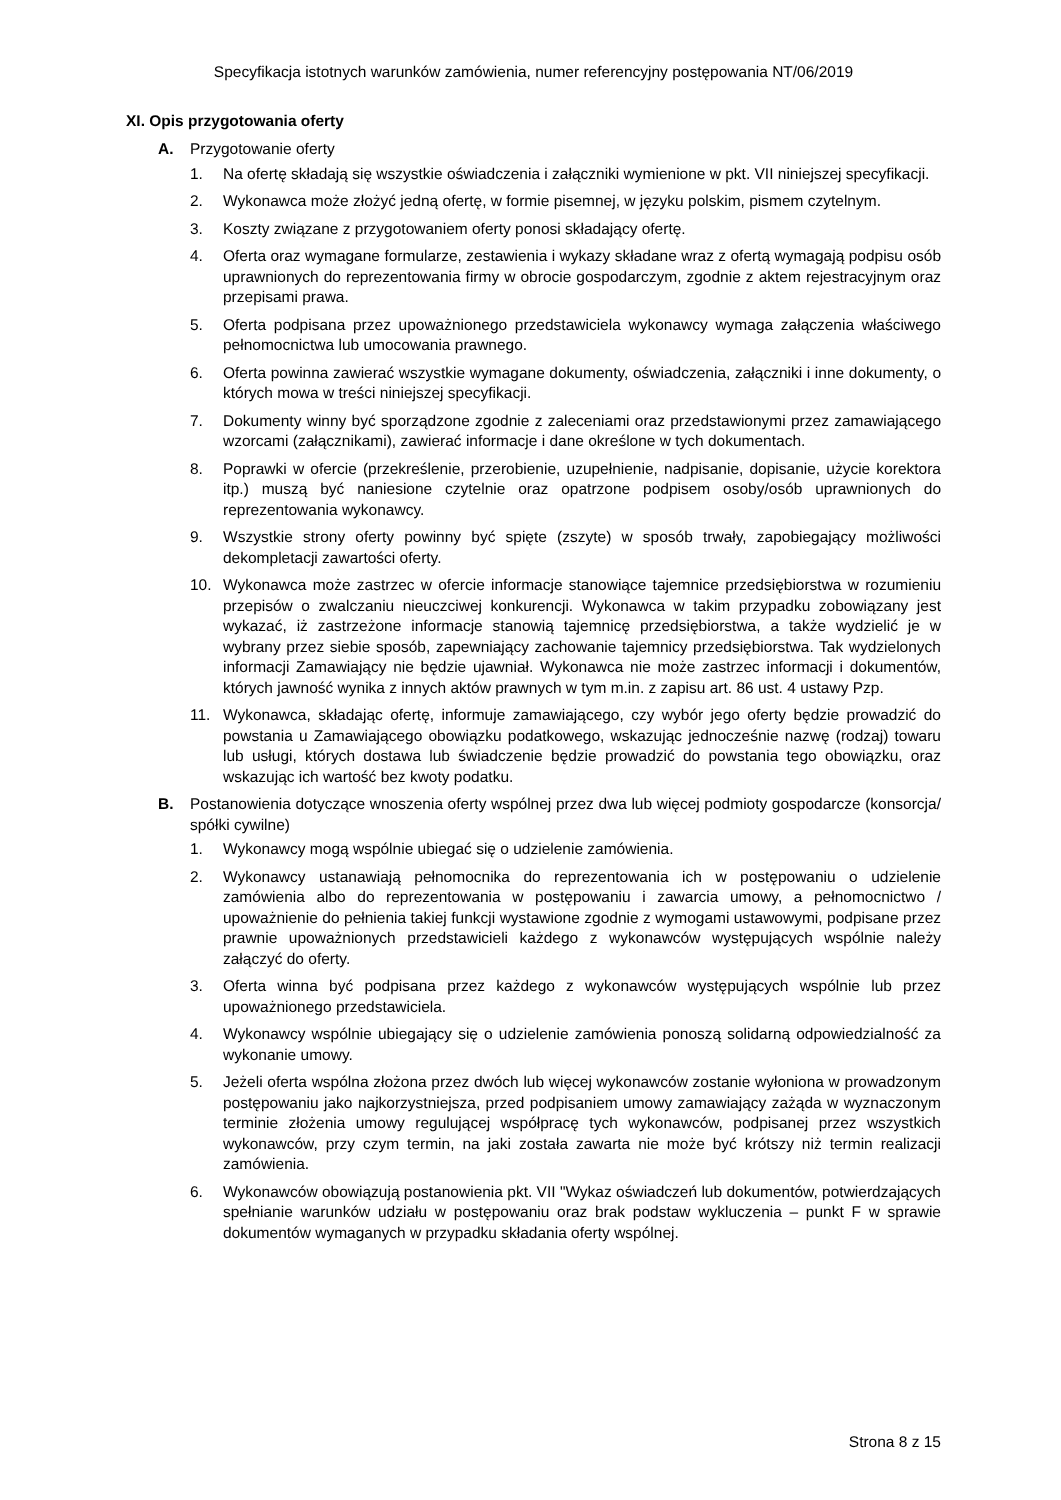Specyfikacja istotnych warunków zamówienia, numer referencyjny postępowania NT/06/2019
XI. Opis przygotowania oferty
A. Przygotowanie oferty
1. Na ofertę składają się wszystkie oświadczenia i załączniki wymienione w pkt. VII niniejszej specyfikacji.
2. Wykonawca może złożyć jedną ofertę, w formie pisemnej, w języku polskim, pismem czytelnym.
3. Koszty związane z przygotowaniem oferty ponosi składający ofertę.
4. Oferta oraz wymagane formularze, zestawienia i wykazy składane wraz z ofertą wymagają podpisu osób uprawnionych do reprezentowania firmy w obrocie gospodarczym, zgodnie z aktem rejestracyjnym oraz przepisami prawa.
5. Oferta podpisana przez upoważnionego przedstawiciela wykonawcy wymaga załączenia właściwego pełnomocnictwa lub umocowania prawnego.
6. Oferta powinna zawierać wszystkie wymagane dokumenty, oświadczenia, załączniki i inne dokumenty, o których mowa w treści niniejszej specyfikacji.
7. Dokumenty winny być sporządzone zgodnie z zaleceniami oraz przedstawionymi przez zamawiającego wzorcami (załącznikami), zawierać informacje i dane określone w tych dokumentach.
8. Poprawki w ofercie (przekreślenie, przerobienie, uzupełnienie, nadpisanie, dopisanie, użycie korektora itp.) muszą być naniesione czytelnie oraz opatrzone podpisem osoby/osób uprawnionych do reprezentowania wykonawcy.
9. Wszystkie strony oferty powinny być spięte (zszyte) w sposób trwały, zapobiegający możliwości dekompletacji zawartości oferty.
10. Wykonawca może zastrzec w ofercie informacje stanowiące tajemnice przedsiębiorstwa w rozumieniu przepisów o zwalczaniu nieuczciwej konkurencji. Wykonawca w takim przypadku zobowiązany jest wykazać, iż zastrzeżone informacje stanowią tajemnicę przedsiębiorstwa, a także wydzielić je w wybrany przez siebie sposób, zapewniający zachowanie tajemnicy przedsiębiorstwa. Tak wydzielonych informacji Zamawiający nie będzie ujawniał. Wykonawca nie może zastrzec informacji i dokumentów, których jawność wynika z innych aktów prawnych w tym m.in. z zapisu art. 86 ust. 4 ustawy Pzp.
11. Wykonawca, składając ofertę, informuje zamawiającego, czy wybór jego oferty będzie prowadzić do powstania u Zamawiającego obowiązku podatkowego, wskazując jednocześnie nazwę (rodzaj) towaru lub usługi, których dostawa lub świadczenie będzie prowadzić do powstania tego obowiązku, oraz wskazując ich wartość bez kwoty podatku.
B. Postanowienia dotyczące wnoszenia oferty wspólnej przez dwa lub więcej podmioty gospodarcze (konsorcja/ spółki cywilne)
1. Wykonawcy mogą wspólnie ubiegać się o udzielenie zamówienia.
2. Wykonawcy ustanawiają pełnomocnika do reprezentowania ich w postępowaniu o udzielenie zamówienia albo do reprezentowania w postępowaniu i zawarcia umowy, a pełnomocnictwo / upoważnienie do pełnienia takiej funkcji wystawione zgodnie z wymogami ustawowymi, podpisane przez prawnie upoważnionych przedstawicieli każdego z wykonawców występujących wspólnie należy załączyć do oferty.
3. Oferta winna być podpisana przez każdego z wykonawców występujących wspólnie lub przez upoważnionego przedstawiciela.
4. Wykonawcy wspólnie ubiegający się o udzielenie zamówienia ponoszą solidarną odpowiedzialność za wykonanie umowy.
5. Jeżeli oferta wspólna złożona przez dwóch lub więcej wykonawców zostanie wyłoniona w prowadzonym postępowaniu jako najkorzystniejsza, przed podpisaniem umowy zamawiający zażąda w wyznaczonym terminie złożenia umowy regulującej współpracę tych wykonawców, podpisanej przez wszystkich wykonawców, przy czym termin, na jaki została zawarta nie może być krótszy niż termin realizacji zamówienia.
6. Wykonawców obowiązują postanowienia pkt. VII "Wykaz oświadczeń lub dokumentów, potwierdzających spełnianie warunków udziału w postępowaniu oraz brak podstaw wykluczenia – punkt F w sprawie dokumentów wymaganych w przypadku składania oferty wspólnej.
Strona 8 z 15